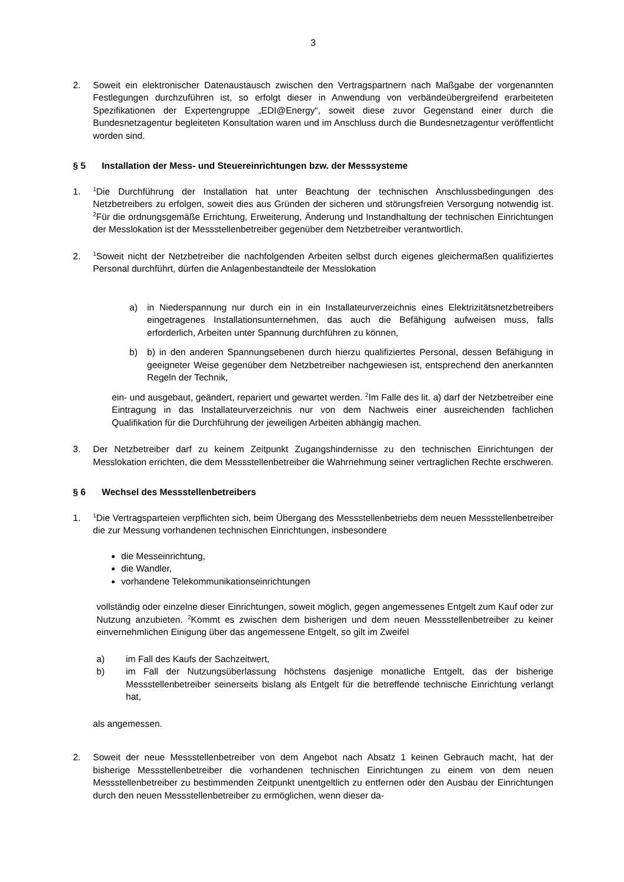3
2. Soweit ein elektronischer Datenaustausch zwischen den Vertragspartnern nach Maßgabe der vorgenannten Festlegungen durchzuführen ist, so erfolgt dieser in Anwendung von verbände­übergreifend erarbeiteten Spezifikationen der Expertengruppe „EDI@Energy“, soweit diese zuvor Gegenstand einer durch die Bundesnetzagentur begleiteten Konsultation waren und im Anschluss durch die Bundesnetzagentur veröffentlicht worden sind.
§ 5 Installation der Mess- und Steuereinrichtungen bzw. der Messsysteme
1.
<sup>1</sup> Die Durchführung der Installation hat unter Beachtung der technischen Anschlussbedingungen des Netzbetreibers zu erfolgen, soweit dies aus Gründen der sicheren und störungsfreien Versorgung notwendig ist. <sup>2</sup>Für die ordnungsgemäße Errichtung, Erweiterung, Änderung und Instandhaltung der technischen Einrichtungen der Messlokation ist der Messstellenbetreiber gegenüber dem Netzbetreiber verantwortlich.
2.
<sup>1</sup> Soweit nicht der Netzbetreiber die nachfolgenden Arbeiten selbst durch eigenes gleichermaßen qualifiziertes Personal durchführt, dürfen die Anlagenbestandteile der Messlokation
a) in Niederspannung nur durch ein in ein Installateurverzeichnis eines Elektrizitätsnetz­betreibers eingetragenes Installationsunternehmen, das auch die Befähigung aufweisen muss, falls erforderlich, Arbeiten unter Spannung durchführen zu können,
b) b) in den anderen Spannungsebenen durch hierzu qualifiziertes Personal, dessen Befähigung in geeigneter Weise gegenüber dem Netzbetreiber nachgewiesen ist, entsprechend den anerkannten Regeln der Technik,
ein- und ausgebaut, geändert, repariert und gewartet werden. <sup>2</sup>Im Falle des lit. a) darf der Netzbetreiber eine Eintragung in das Installateurverzeichnis nur von dem Nachweis einer ausreichenden fachlichen Qualifikation für die Durchführung der jeweiligen Arbeiten abhängig machen.
3. Der Netzbetreiber darf zu keinem Zeitpunkt Zugangshindernisse zu den technischen Einrichtungen der Messlokation errichten, die dem Messstellenbetreiber die Wahrnehmung seiner vertraglichen Rechte erschweren.
§ 6 Wechsel des Messstellenbetreibers
1.
<sup>1</sup> Die Vertragsparteien verpflichten sich, beim Übergang des Messstellenbetriebs dem neuen Messstellenbetreiber die zur Messung vorhandenen technischen Einrichtungen, insbesondere
die Messeinrichtung,
die Wandler,
vorhandene Telekommunikationseinrichtungen
vollständig oder einzelne dieser Einrichtungen, soweit möglich, gegen angemessenes Entgelt zum Kauf oder zur Nutzung anzubieten. <sup>2</sup>Kommt es zwischen dem bisherigen und dem neuen Messstellenbetreiber zu keiner einvernehmlichen Einigung über das angemessene Entgelt, so gilt im Zweifel
a) im Fall des Kaufs der Sachzeitwert,
b) im Fall der Nutzungsüberlassung höchstens dasjenige monatliche Entgelt, das der bisherige Messstellenbetreiber seinerseits bislang als Entgelt für die betreffende technische Einrichtung verlangt hat,
als angemessen.
2. Soweit der neue Messstellenbetreiber von dem Angebot nach Absatz 1 keinen Gebrauch macht, hat der bisherige Messstellenbetreiber die vorhandenen technischen Einrichtungen zu einem von dem neuen Messstellenbetreiber zu bestimmenden Zeitpunkt unentgeltlich zu entfernen oder den Ausbau der Einrichtungen durch den neuen Messstellenbetreiber zu ermöglichen, wenn dieser da-